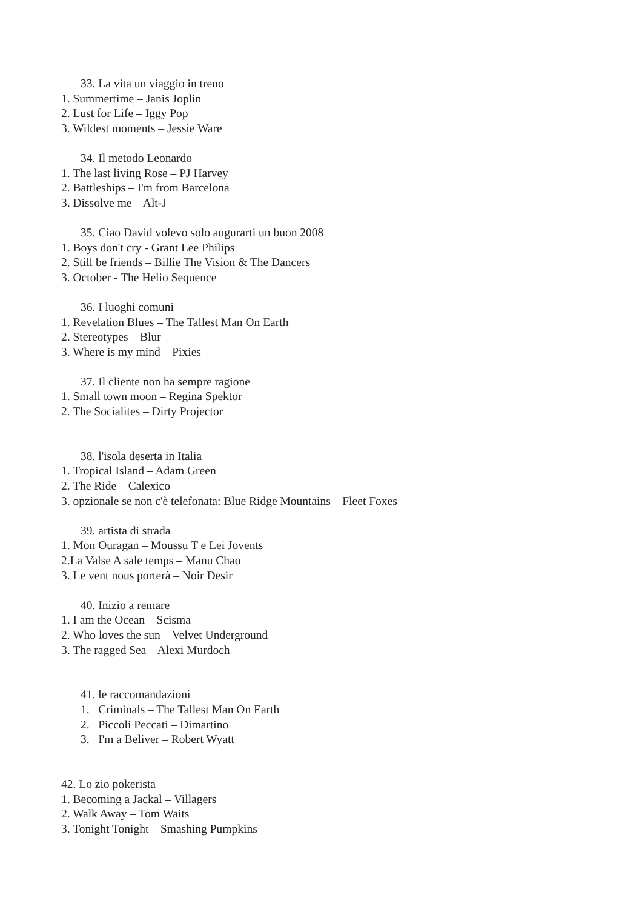33. La vita un viaggio in treno
1. Summertime – Janis Joplin
2. Lust for Life – Iggy Pop
3. Wildest moments – Jessie Ware
34. Il metodo Leonardo
1. The last living Rose – PJ Harvey
2. Battleships – I'm from Barcelona
3. Dissolve me – Alt-J
35. Ciao David volevo solo augurarti un buon 2008
1. Boys don't cry - Grant Lee Philips
2. Still be friends – Billie The Vision & The Dancers
3. October - The Helio Sequence
36. I luoghi comuni
1. Revelation Blues – The Tallest Man On Earth
2. Stereotypes – Blur
3. Where is my mind – Pixies
37. Il cliente non ha sempre ragione
1. Small town moon – Regina Spektor
2. The Socialites – Dirty Projector
38. l'isola deserta in Italia
1. Tropical Island – Adam Green
2. The Ride – Calexico
3. opzionale se non c'è telefonata: Blue Ridge Mountains – Fleet Foxes
39. artista di strada
1. Mon Ouragan – Moussu T e Lei Jovents
2.La Valse A sale temps – Manu Chao
3. Le vent nous porterà – Noir Desir
40. Inizio a remare
1. I am the Ocean – Scisma
2. Who loves the sun – Velvet Underground
3. The ragged Sea – Alexi Murdoch
41. le raccomandazioni
1. Criminals – The Tallest Man On Earth
2. Piccoli Peccati – Dimartino
3. I'm a Beliver – Robert Wyatt
42. Lo zio pokerista
1. Becoming a Jackal – Villagers
2. Walk Away – Tom Waits
3. Tonight Tonight – Smashing Pumpkins